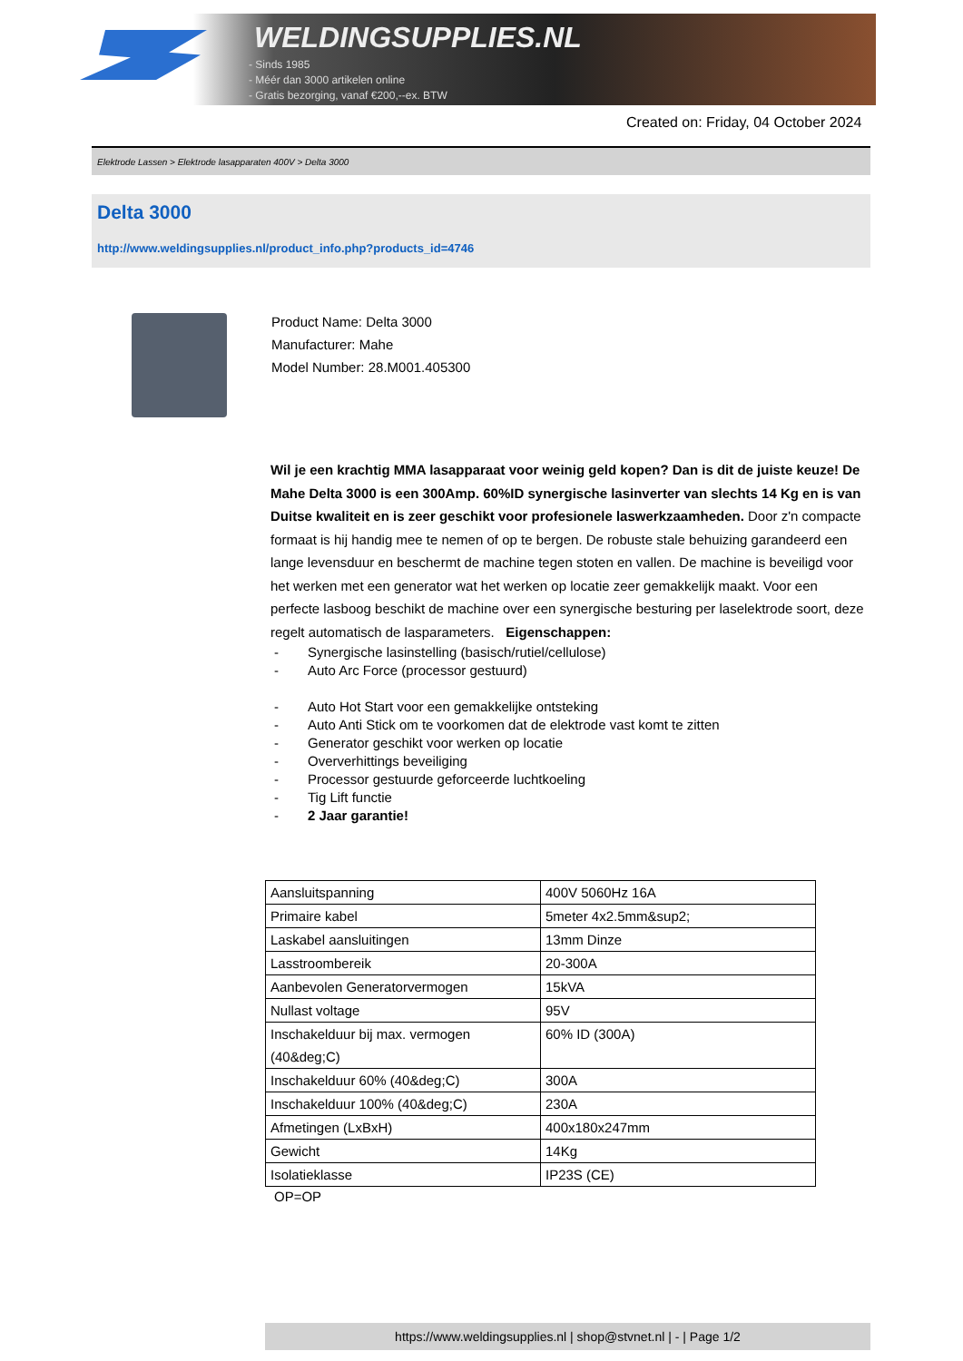WELDINGSUPPLIES.NL
- Sinds 1985
- Méér dan 3000 artikelen online
- Gratis bezorging, vanaf €200,--ex. BTW
Created on: Friday, 04 October 2024
Elektrode Lassen > Elektrode lasapparaten 400V > Delta 3000
Delta 3000
http://www.weldingsupplies.nl/product_info.php?products_id=4746
Product Name: Delta 3000
Manufacturer: Mahe
Model Number: 28.M001.405300
Wil je een krachtig MMA lasapparaat voor weinig geld kopen? Dan is dit de juiste keuze! De Mahe Delta 3000 is een 300Amp. 60%ID synergische lasinverter van slechts 14 Kg en is van Duitse kwaliteit en is zeer geschikt voor profesionele laswerkzaamheden. Door z'n compacte formaat is hij handig mee te nemen of op te bergen. De robuste stale behuizing garandeerd een lange levensduur en beschermt de machine tegen stoten en vallen. De machine is beveiligd voor het werken met een generator wat het werken op locatie zeer gemakkelijk maakt. Voor een perfecte lasboog beschikt de machine over een synergische besturing per laselektrode soort, deze regelt automatisch de lasparameters. Eigenschappen:
- Synergische lasinstelling (basisch/rutiel/cellulose)
- Auto Arc Force (processor gestuurd)
- Auto Hot Start voor een gemakkelijke ontsteking
- Auto Anti Stick om te voorkomen dat de elektrode vast komt te zitten
- Generator geschikt voor werken op locatie
- Oververhittings beveiliging
- Processor gestuurde geforceerde luchtkoeling
- Tig Lift functie
- 2 Jaar garantie!
| Aansluitspanning | 400V 5060Hz 16A |
| Primaire kabel | 5meter 4x2.5mm&sup2; |
| Laskabel aansluitingen | 13mm Dinze |
| Lasstroombereik | 20-300A |
| Aanbevolen Generatorvermogen | 15kVA |
| Nullast voltage | 95V |
| Inschakelduur bij max. vermogen (40&deg;C) | 60% ID (300A) |
| Inschakelduur 60% (40&deg;C) | 300A |
| Inschakelduur 100% (40&deg;C) | 230A |
| Afmetingen (LxBxH) | 400x180x247mm |
| Gewicht | 14Kg |
| Isolatieklasse | IP23S (CE) |
OP=OP
https://www.weldingsupplies.nl | shop@stvnet.nl | - | Page 1/2